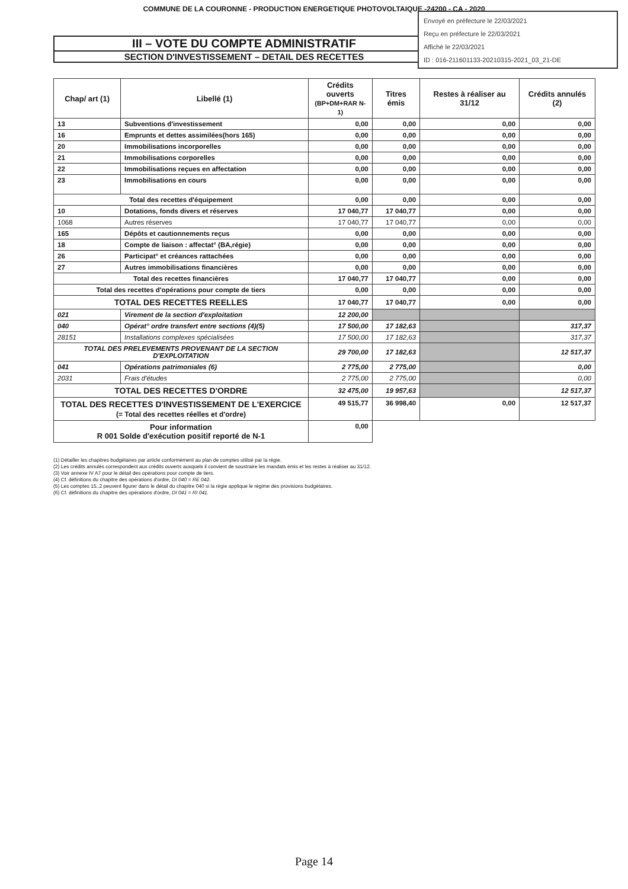COMMUNE DE LA COURONNE - PRODUCTION ENERGETIQUE PHOTOVOLTAIQUE -24200 - CA - 2020
Envoyé en préfecture le 22/03/2021
Reçu en préfecture le 22/03/2021
Affiché le 22/03/2021
ID : 016-211601133-20210315-2021_03_21-DE
III – VOTE DU COMPTE ADMINISTRATIF
SECTION D'INVESTISSEMENT – DETAIL DES RECETTES
| Chap/ art (1) | Libellé (1) | Crédits ouverts (BP+DM+RAR N-1) | Titres émis | Restes à réaliser au 31/12 | Crédits annulés (2) |
| --- | --- | --- | --- | --- | --- |
| 13 | Subventions d'investissement | 0,00 | 0,00 | 0,00 | 0,00 |
| 16 | Emprunts et dettes assimilées(hors 165) | 0,00 | 0,00 | 0,00 | 0,00 |
| 20 | Immobilisations incorporelles | 0,00 | 0,00 | 0,00 | 0,00 |
| 21 | Immobilisations corporelles | 0,00 | 0,00 | 0,00 | 0,00 |
| 22 | Immobilisations reçues en affectation | 0,00 | 0,00 | 0,00 | 0,00 |
| 23 | Immobilisations en cours | 0,00 | 0,00 | 0,00 | 0,00 |
| Total des recettes d'équipement | | 0,00 | 0,00 | 0,00 | 0,00 |
| 10 | Dotations, fonds divers et réserves | 17 040,77 | 17 040,77 | 0,00 | 0,00 |
| 1068 | Autres réserves | 17 040,77 | 17 040,77 | 0,00 | 0,00 |
| 165 | Dépôts et cautionnements reçus | 0,00 | 0,00 | 0,00 | 0,00 |
| 18 | Compte de liaison : affectat° (BA,régie) | 0,00 | 0,00 | 0,00 | 0,00 |
| 26 | Participat° et créances rattachées | 0,00 | 0,00 | 0,00 | 0,00 |
| 27 | Autres immobilisations financières | 0,00 | 0,00 | 0,00 | 0,00 |
| Total des recettes financières | | 17 040,77 | 17 040,77 | 0,00 | 0,00 |
| Total des recettes d'opérations pour compte de tiers | | 0,00 | 0,00 | 0,00 | 0,00 |
| TOTAL DES RECETTES REELLES | | 17 040,77 | 17 040,77 | 0,00 | 0,00 |
| 021 | Virement de la section d'exploitation | 12 200,00 | | | |
| 040 | Opérat° ordre transfert entre sections (4)(5) | 17 500,00 | 17 182,63 | | 317,37 |
| 28151 | Installations complexes spécialisées | 17 500,00 | 17 182,63 | | 317,37 |
| TOTAL DES PRELEVEMENTS PROVENANT DE LA SECTION D'EXPLOITATION | | 29 700,00 | 17 182,63 | | 12 517,37 |
| 041 | Opérations patrimoniales (6) | 2 775,00 | 2 775,00 | | 0,00 |
| 2031 | Frais d'études | 2 775,00 | 2 775,00 | | 0,00 |
| TOTAL DES RECETTES D'ORDRE | | 32 475,00 | 19 957,63 | | 12 517,37 |
| TOTAL DES RECETTES D'INVESTISSEMENT DE L'EXERCICE (= Total des recettes réelles et d'ordre) | | 49 515,77 | 36 998,40 | 0,00 | 12 517,37 |
| Pour information R 001 Solde d'exécution positif reporté de N-1 | | 0,00 | | | |
(1) Détailler les chapitres budgétaires par article conformément au plan de comptes utilisé par la régie.
(2) Les crédits annulés correspondent aux crédits ouverts auxquels il convient de soustraire les mandats émis et les restes à réaliser au 31/12.
(3) Voir annexe IV A7 pour le détail des opérations pour compte de tiers.
(4) Cf. définitions du chapitre des opérations d'ordre, DI 040 = RE 042.
(5) Les comptes 15..2 peuvent figurer dans le détail du chapitre 040 si la régie applique le régime des provisions budgétaires.
(6) Cf. définitions du chapitre des opérations d'ordre, DI 041 = RI 041.
Page 14